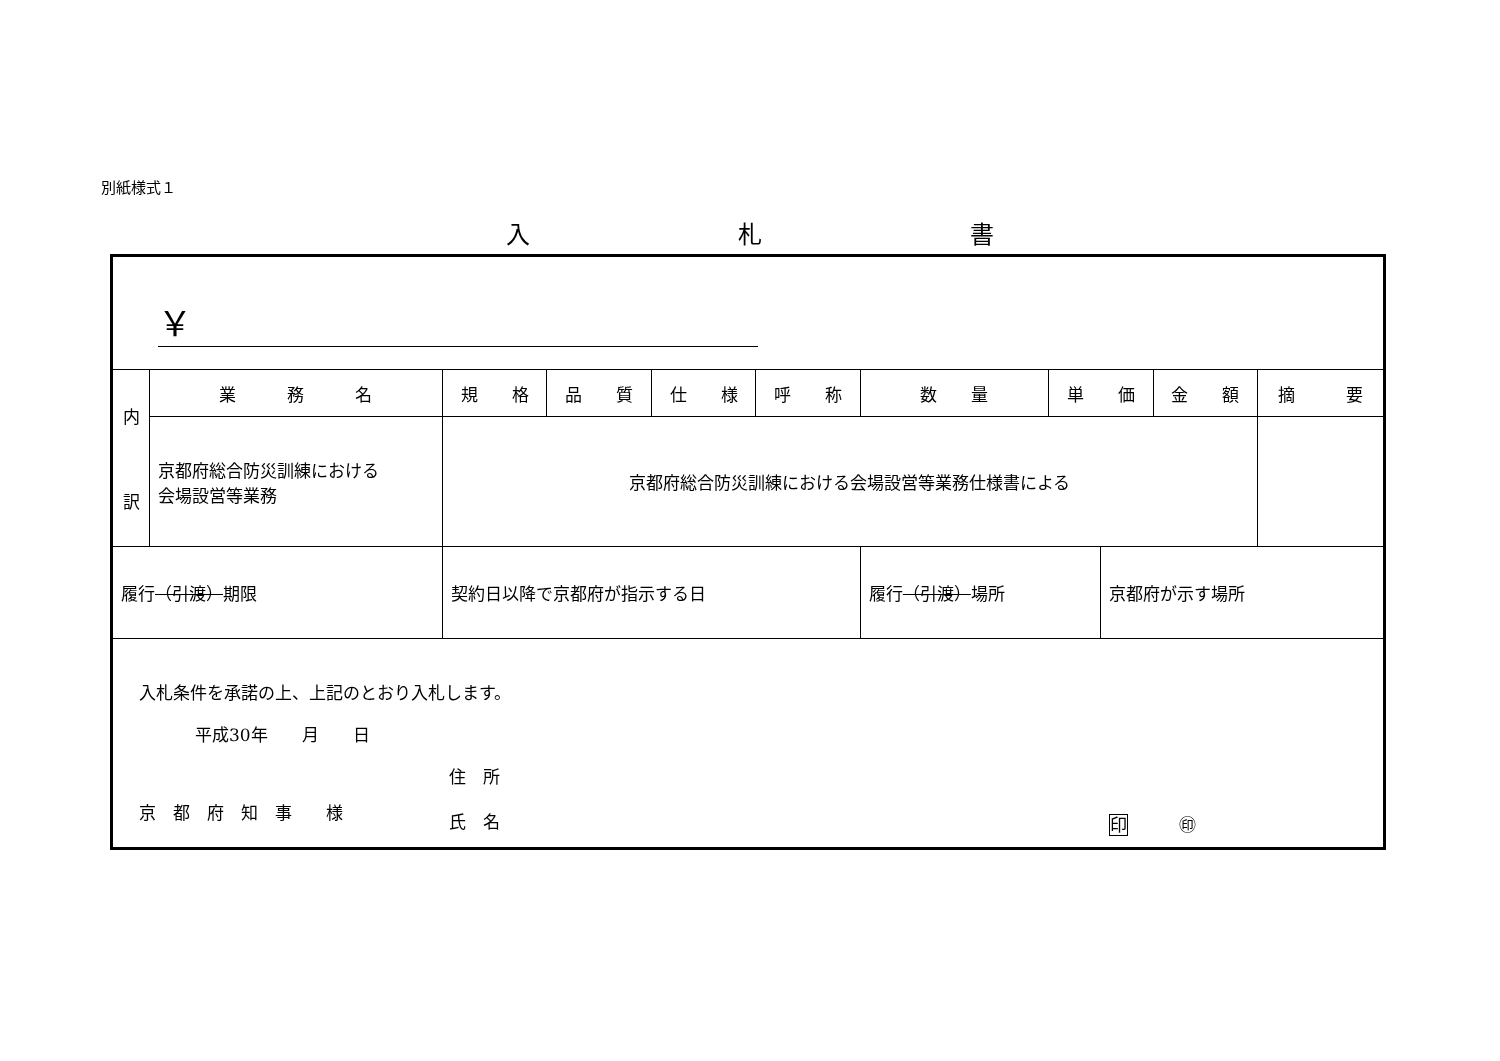別紙様式１
入 札 書
| ￥ | | | | | | | | | | | |
| 内 訳 | 業 務 名 | | 規 格 | 品 質 | 仕 様 | 呼 称 | 数 量 | 単 価 | | 金 額 | 摘 要 |
| | 京都府総合防災訓練における 会場設営等業務 | | 京都府総合防災訓練における会場設営等業務仕様書による | | | | | | | | |
| 履行 （引渡） 期限 | | 契約日以降で京都府が指示する日 | | | | | 履行 （引渡） 場所 | | 京都府が示す場所 | | |
| 入札条件を承諾の上、上記のとおり入札します。 平成30年 月 日 京 都 府 知 事 様 住 所 氏 名 印 ㊞ | | | | | | | | | | | |